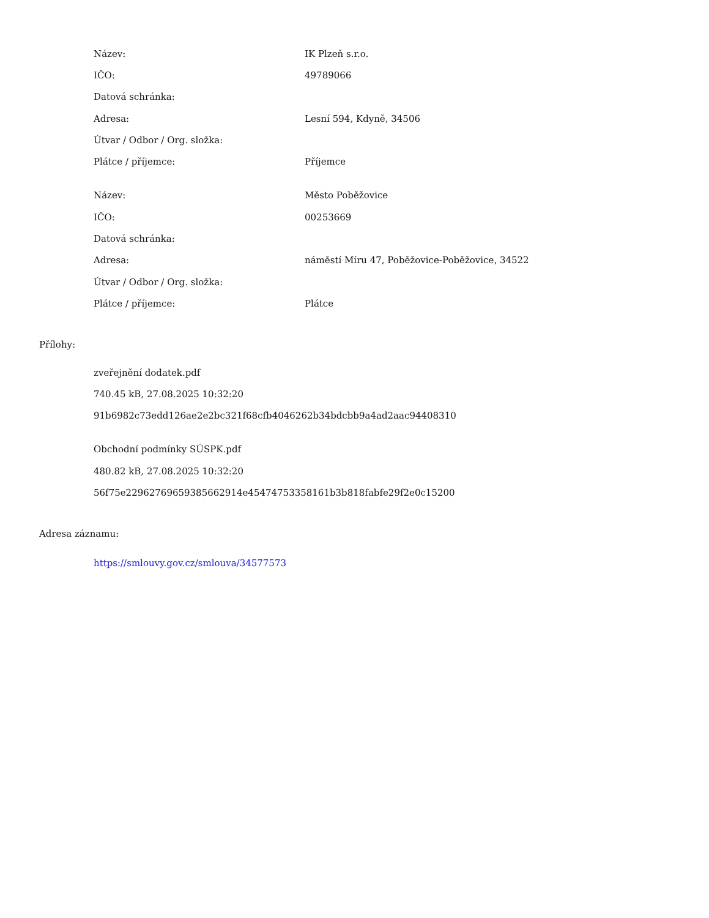| Název: | IK Plzeň s.r.o. |
| IČO: | 49789066 |
| Datová schránka: | |
| Adresa: | Lesní 594, Kdyně, 34506 |
| Útvar / Odbor / Org. složka: | |
| Plátce / příjemce: | Příjemce |
| Název: | Město Poběžovice |
| IČO: | 00253669 |
| Datová schránka: | |
| Adresa: | náměstí Míru 47, Poběžovice-Poběžovice, 34522 |
| Útvar / Odbor / Org. složka: | |
| Plátce / příjemce: | Plátce |
Přílohy:
zveřejnění dodatek.pdf
740.45 kB, 27.08.2025 10:32:20
91b6982c73edd126ae2e2bc321f68cfb4046262b34bdcbb9a4ad2aac94408310
Obchodní podmínky SÚSPK.pdf
480.82 kB, 27.08.2025 10:32:20
56f75e22962769659385662914e45474753358161b3b818fabfe29f2e0c15200
Adresa záznamu:
https://smlouvy.gov.cz/smlouva/34577573